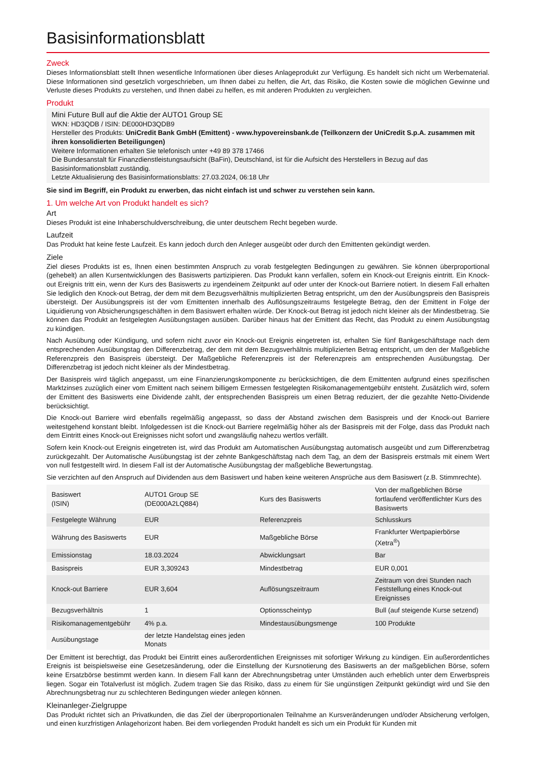Basisinformationsblatt
Zweck
Dieses Informationsblatt stellt Ihnen wesentliche Informationen über dieses Anlageprodukt zur Verfügung. Es handelt sich nicht um Werbematerial. Diese Informationen sind gesetzlich vorgeschrieben, um Ihnen dabei zu helfen, die Art, das Risiko, die Kosten sowie die möglichen Gewinne und Verluste dieses Produkts zu verstehen, und Ihnen dabei zu helfen, es mit anderen Produkten zu vergleichen.
Produkt
Mini Future Bull auf die Aktie der AUTO1 Group SE
WKN: HD3QDB / ISIN: DE000HD3QDB9
Hersteller des Produkts: UniCredit Bank GmbH (Emittent) - www.hypovereinsbank.de (Teilkonzern der UniCredit S.p.A. zusammen mit ihren konsolidierten Beteiligungen)
Weitere Informationen erhalten Sie telefonisch unter +49 89 378 17466
Die Bundesanstalt für Finanzdienstleistungsaufsicht (BaFin), Deutschland, ist für die Aufsicht des Herstellers in Bezug auf das Basisinformationsblatt zuständig.
Letzte Aktualisierung des Basisinformationsblatts: 27.03.2024, 06:18 Uhr
Sie sind im Begriff, ein Produkt zu erwerben, das nicht einfach ist und schwer zu verstehen sein kann.
1. Um welche Art von Produkt handelt es sich?
Art
Dieses Produkt ist eine Inhaberschuldverschreibung, die unter deutschem Recht begeben wurde.
Laufzeit
Das Produkt hat keine feste Laufzeit. Es kann jedoch durch den Anleger ausgeübt oder durch den Emittenten gekündigt werden.
Ziele
Ziel dieses Produkts ist es, Ihnen einen bestimmten Anspruch zu vorab festgelegten Bedingungen zu gewähren. Sie können überproportional (gehebelt) an allen Kursentwicklungen des Basiswerts partizipieren. Das Produkt kann verfallen, sofern ein Knock-out Ereignis eintritt. Ein Knock-out Ereignis tritt ein, wenn der Kurs des Basiswerts zu irgendeinem Zeitpunkt auf oder unter der Knock-out Barriere notiert. In diesem Fall erhalten Sie lediglich den Knock-out Betrag, der dem mit dem Bezugsverhältnis multiplizierten Betrag entspricht, um den der Ausübungspreis den Basispreis übersteigt. Der Ausübungspreis ist der vom Emittenten innerhalb des Auflösungszeitraums festgelegte Betrag, den der Emittent in Folge der Liquidierung von Absicherungsgeschäften in dem Basiswert erhalten würde. Der Knock-out Betrag ist jedoch nicht kleiner als der Mindestbetrag. Sie können das Produkt an festgelegten Ausübungstagen ausüben. Darüber hinaus hat der Emittent das Recht, das Produkt zu einem Ausübungstag zu kündigen.
Nach Ausübung oder Kündigung, und sofern nicht zuvor ein Knock-out Ereignis eingetreten ist, erhalten Sie fünf Bankgeschäftstage nach dem entsprechenden Ausübungstag den Differenzbetrag, der dem mit dem Bezugsverhältnis multiplizierten Betrag entspricht, um den der Maßgebliche Referenzpreis den Basispreis übersteigt. Der Maßgebliche Referenzpreis ist der Referenzpreis am entsprechenden Ausübungstag. Der Differenzbetrag ist jedoch nicht kleiner als der Mindestbetrag.
Der Basispreis wird täglich angepasst, um eine Finanzierungskomponente zu berücksichtigen, die dem Emittenten aufgrund eines spezifischen Marktzinses zuzüglich einer vom Emittent nach seinem billigem Ermessen festgelegten Risikomanagementgebühr entsteht. Zusätzlich wird, sofern der Emittent des Basiswerts eine Dividende zahlt, der entsprechenden Basispreis um einen Betrag reduziert, der die gezahlte Netto-Dividende berücksichtigt.
Die Knock-out Barriere wird ebenfalls regelmäßig angepasst, so dass der Abstand zwischen dem Basispreis und der Knock-out Barriere weitestgehend konstant bleibt. Infolgedessen ist die Knock-out Barriere regelmäßig höher als der Basispreis mit der Folge, dass das Produkt nach dem Eintritt eines Knock-out Ereignisses nicht sofort und zwangsläufig nahezu wertlos verfällt.
Sofern kein Knock-out Ereignis eingetreten ist, wird das Produkt am Automatischen Ausübungstag automatisch ausgeübt und zum Differenzbetrag zurückgezahlt. Der Automatische Ausübungstag ist der zehnte Bankgeschäftstag nach dem Tag, an dem der Basispreis erstmals mit einem Wert von null festgestellt wird. In diesem Fall ist der Automatische Ausübungstag der maßgebliche Bewertungstag.
Sie verzichten auf den Anspruch auf Dividenden aus dem Basiswert und haben keine weiteren Ansprüche aus dem Basiswert (z.B. Stimmrechte).
| Basiswert (ISIN) | AUTO1 Group SE (DE000A2LQ884) | Kurs des Basiswerts | Von der maßgeblichen Börse fortlaufend veröffentlichter Kurs des Basiswerts |
| Festgelegte Währung | EUR | Referenzpreis | Schlusskurs |
| Währung des Basiswerts | EUR | Maßgebliche Börse | Frankfurter Wertpapierbörse (Xetra<sup>®</sup>) |
| Emissionstag | 18.03.2024 | Abwicklungsart | Bar |
| Basispreis | EUR 3,309243 | Mindestbetrag | EUR 0,001 |
| Knock-out Barriere | EUR 3,604 | Auflösungszeitraum | Zeitraum von drei Stunden nach Feststellung eines Knock-out Ereignisses |
| Bezugsverhältnis | 1 | Optionsscheintyp | Bull (auf steigende Kurse setzend) |
| Risikomanagementgebühr | 4% p.a. | Mindestausübungsmenge | 100 Produkte |
| Ausübungstage | der letzte Handelstag eines jeden Monats | | |
Der Emittent ist berechtigt, das Produkt bei Eintritt eines außerordentlichen Ereignisses mit sofortiger Wirkung zu kündigen. Ein außerordentliches Ereignis ist beispielsweise eine Gesetzesänderung, oder die Einstellung der Kursnotierung des Basiswerts an der maßgeblichen Börse, sofern keine Ersatzbörse bestimmt werden kann. In diesem Fall kann der Abrechnungsbetrag unter Umständen auch erheblich unter dem Erwerbspreis liegen. Sogar ein Totalverlust ist möglich. Zudem tragen Sie das Risiko, dass zu einem für Sie ungünstigen Zeitpunkt gekündigt wird und Sie den Abrechnungsbetrag nur zu schlechteren Bedingungen wieder anlegen können.
Kleinanleger-Zielgruppe
Das Produkt richtet sich an Privatkunden, die das Ziel der überproportionalen Teilnahme an Kursveränderungen und/oder Absicherung verfolgen, und einen kurzfristigen Anlagehorizont haben. Bei dem vorliegenden Produkt handelt es sich um ein Produkt für Kunden mit